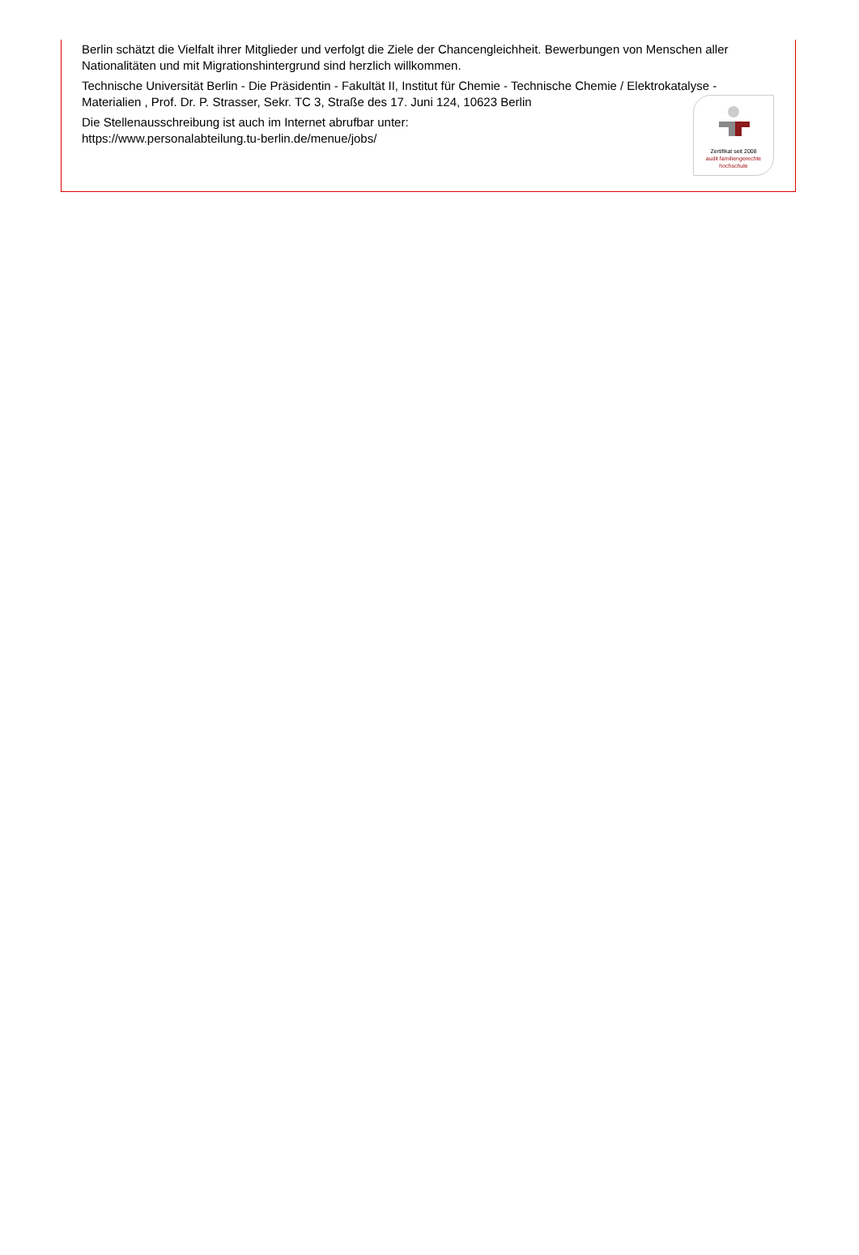Berlin schätzt die Vielfalt ihrer Mitglieder und verfolgt die Ziele der Chancengleichheit. Bewerbungen von Menschen aller Nationalitäten und mit Migrationshintergrund sind herzlich willkommen.
Technische Universität Berlin - Die Präsidentin - Fakultät II, Institut für Chemie - Technische Chemie / Elektrokatalyse - Materialien , Prof. Dr. P. Strasser, Sekr. TC 3, Straße des 17. Juni 124, 10623 Berlin
Die Stellenausschreibung ist auch im Internet abrufbar unter:
https://www.personalabteilung.tu-berlin.de/menue/jobs/
Zertifikat seit 2008
audit familiengerechte
hochschule